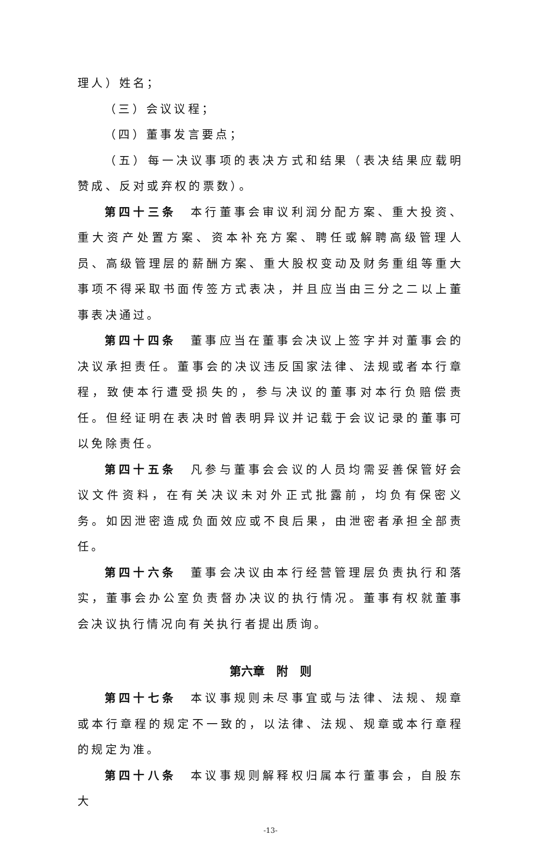理人）姓名；
（三）会议议程；
（四）董事发言要点；
（五）每一决议事项的表决方式和结果（表决结果应载明赞成、反对或弃权的票数）。
第四十三条　本行董事会审议利润分配方案、重大投资、重大资产处置方案、资本补充方案、聘任或解聘高级管理人员、高级管理层的薪酬方案、重大股权变动及财务重组等重大事项不得采取书面传签方式表决，并且应当由三分之二以上董事表决通过。
第四十四条　董事应当在董事会决议上签字并对董事会的决议承担责任。董事会的决议违反国家法律、法规或者本行章程，致使本行遭受损失的，参与决议的董事对本行负赔偿责任。但经证明在表决时曾表明异议并记载于会议记录的董事可以免除责任。
第四十五条　凡参与董事会会议的人员均需妥善保管好会议文件资料，在有关决议未对外正式批露前，均负有保密义务。如因泄密造成负面效应或不良后果，由泄密者承担全部责任。
第四十六条　董事会决议由本行经营管理层负责执行和落实，董事会办公室负责督办决议的执行情况。董事有权就董事会决议执行情况向有关执行者提出质询。
第六章　附　则
第四十七条　本议事规则未尽事宜或与法律、法规、规章或本行章程的规定不一致的，以法律、法规、规章或本行章程的规定为准。
第四十八条　本议事规则解释权归属本行董事会，自股东大
-13-